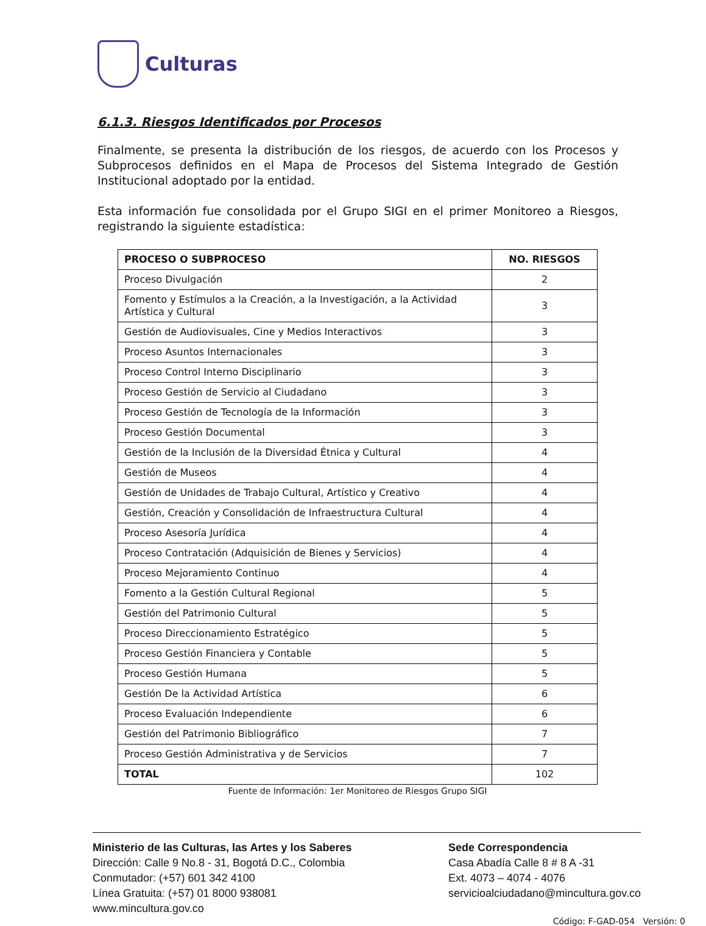Culturas
6.1.3. Riesgos Identificados por Procesos
Finalmente, se presenta la distribución de los riesgos, de acuerdo con los Procesos y Subprocesos definidos en el Mapa de Procesos del Sistema Integrado de Gestión Institucional adoptado por la entidad.
Esta información fue consolidada por el Grupo SIGI en el primer Monitoreo a Riesgos, registrando la siguiente estadística:
| PROCESO O SUBPROCESO | NO. RIESGOS |
| --- | --- |
| Proceso Divulgación | 2 |
| Fomento y Estímulos a la Creación, a la Investigación, a la Actividad Artística y Cultural | 3 |
| Gestión de Audiovisuales, Cine y Medios Interactivos | 3 |
| Proceso Asuntos Internacionales | 3 |
| Proceso Control Interno Disciplinario | 3 |
| Proceso Gestión de Servicio al Ciudadano | 3 |
| Proceso Gestión de Tecnología de la Información | 3 |
| Proceso Gestión Documental | 3 |
| Gestión de la Inclusión de la Diversidad Étnica y Cultural | 4 |
| Gestión de Museos | 4 |
| Gestión de Unidades de Trabajo Cultural, Artístico y Creativo | 4 |
| Gestión, Creación y Consolidación de Infraestructura Cultural | 4 |
| Proceso Asesoría Jurídica | 4 |
| Proceso Contratación (Adquisición de Bienes y Servicios) | 4 |
| Proceso Mejoramiento Continuo | 4 |
| Fomento a la Gestión Cultural Regional | 5 |
| Gestión del Patrimonio Cultural | 5 |
| Proceso Direccionamiento Estratégico | 5 |
| Proceso Gestión Financiera y Contable | 5 |
| Proceso Gestión Humana | 5 |
| Gestión De la Actividad Artística | 6 |
| Proceso Evaluación Independiente | 6 |
| Gestión del Patrimonio Bibliográfico | 7 |
| Proceso Gestión Administrativa y de Servicios | 7 |
| TOTAL | 102 |
Fuente de Información: 1er Monitoreo de Riesgos Grupo SIGI
Ministerio de las Culturas, las Artes y los Saberes
Dirección: Calle 9 No.8 - 31, Bogotá D.C., Colombia
Conmutador: (+57) 601 342 4100
Línea Gratuita: (+57) 01 8000 938081
www.mincultura.gov.co
Sede Correspondencia
Casa Abadía Calle 8 # 8 A -31
Ext. 4073 – 4074 - 4076
servicioalciudadano@mincultura.gov.co
Código: F-GAD-054 Versión: 0